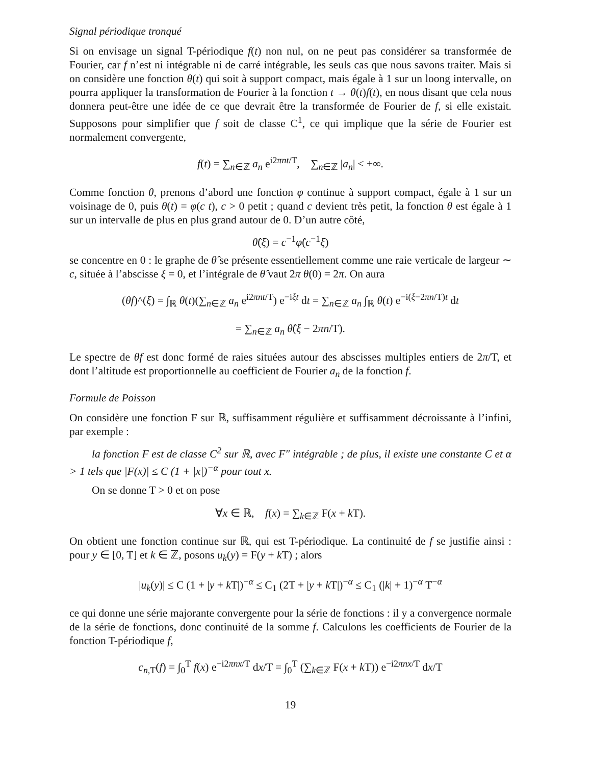Signal périodique tronqué
Si on envisage un signal T-périodique f(t) non nul, on ne peut pas considérer sa transformée de Fourier, car f n’est ni intégrable ni de carré intégrable, les seuls cas que nous savons traiter. Mais si on considère une fonction θ(t) qui soit à support compact, mais égale à 1 sur un loong intervalle, on pourra appliquer la transformation de Fourier à la fonction t → θ(t)f(t), en nous disant que cela nous donnera peut-être une idée de ce que devrait être la transformée de Fourier de f, si elle existait. Supposons pour simplifier que f soit de classe C<sup>1</sup>, ce qui implique que la série de Fourier est normalement convergente,
f(t) = ∑<sub>n∈ℤ</sub> a<sub>n</sub> e<sup>i2πnt/T</sup>, ∑<sub>n∈ℤ</sub> |a<sub>n</sub>| < +∞.
Comme fonction θ, prenons d’abord une fonction φ continue à support compact, égale à 1 sur un voisinage de 0, puis θ(t) = φ(c t), c > 0 petit ; quand c devient très petit, la fonction θ est égale à 1 sur un intervalle de plus en plus grand autour de 0. D’un autre côté,
θ̂(ξ) = c<sup>−1</sup>φ̂(c<sup>−1</sup>ξ)
se concentre en 0 : le graphe de θ̂ se présente essentiellement comme une raie verticale de largeur ∼ c, située à l’abscisse ξ = 0, et l’intégrale de θ̂ vaut 2π θ(0) = 2π. On aura
(θf)^(ξ) = ∫<sub>ℝ</sub> θ(t)(∑<sub>n∈ℤ</sub> a<sub>n</sub> e<sup>i2πnt/T</sup>) e<sup>−iξt</sup> dt = ∑<sub>n∈ℤ</sub> a<sub>n</sub> ∫<sub>ℝ</sub> θ(t) e<sup>−i(ξ−2πn/T)t</sup> dt
= ∑<sub>n∈ℤ</sub> a<sub>n</sub> θ̂(ξ − 2πn/T).
Le spectre de θf est donc formé de raies situées autour des abscisses multiples entiers de 2π/T, et dont l’altitude est proportionnelle au coefficient de Fourier a<sub>n</sub> de la fonction f.
Formule de Poisson
On considère une fonction F sur ℝ, suffisamment régulière et suffisamment décroissante à l’infini, par exemple :
la fonction F est de classe C<sup>2</sup> sur ℝ, avec F″ intégrable ; de plus, il existe une constante C et α > 1 tels que |F(x)| ≤ C (1 + |x|)<sup>−α</sup> pour tout x.
On se donne T > 0 et on pose
∀x ∈ ℝ, f(x) = ∑<sub>k∈ℤ</sub> F(x + k T).
On obtient une fonction continue sur ℝ, qui est T-périodique. La continuité de f se justifie ainsi : pour y ∈ [0, T] et k ∈ ℤ, posons u<sub>k</sub>(y) = F(y + k T) ; alors
|u<sub>k</sub>(y)| ≤ C (1 + |y + k T|)<sup>−α</sup> ≤ C<sub>1</sub> (2T + |y + k T|)<sup>−α</sup> ≤ C<sub>1</sub> (|k| + 1)<sup>−α</sup> T<sup>−α</sup>
ce qui donne une série majorante convergente pour la série de fonctions : il y a convergence normale de la série de fonctions, donc continuité de la somme f. Calculons les coefficients de Fourier de la fonction T-périodique f,
c<sub>n,T</sub>(f) = ∫<sub>0</sub><sup>T</sup> f(x) e<sup>−i2πnx/T</sup> dx/T = ∫<sub>0</sub><sup>T</sup> (∑<sub>k∈ℤ</sub> F(x + k T)) e<sup>−i2πnx/T</sup> dx/T
19